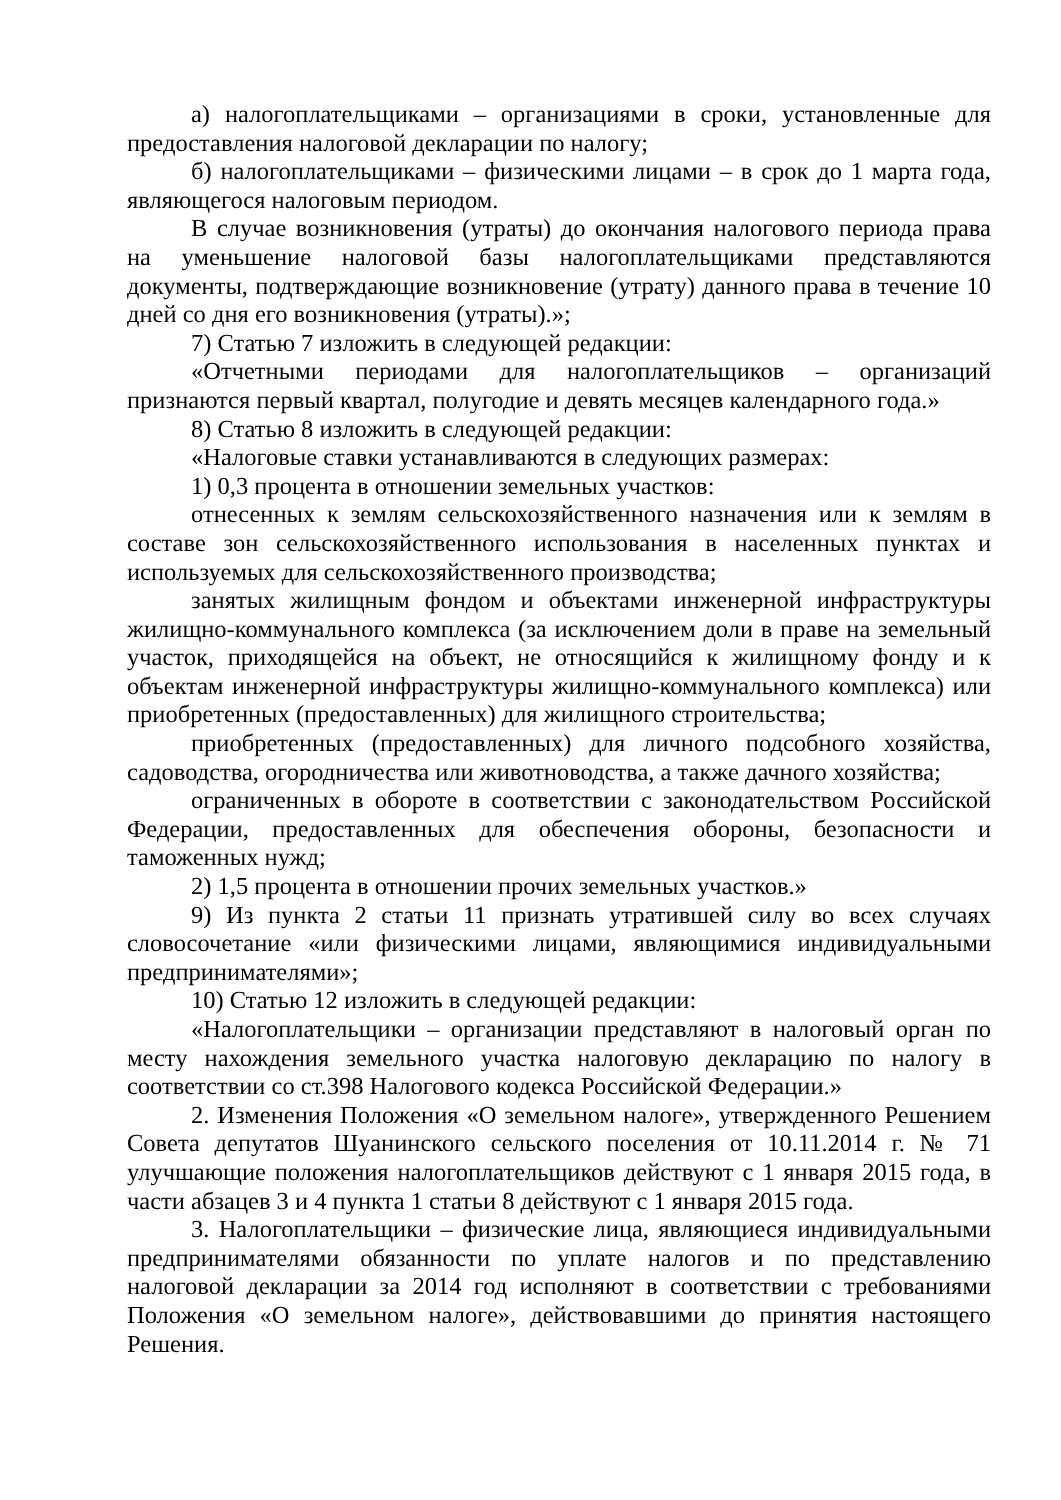а) налогоплательщиками – организациями в сроки, установленные для предоставления налоговой декларации по налогу;
б) налогоплательщиками – физическими лицами – в срок до 1 марта года, являющегося налоговым периодом.
В случае возникновения (утраты) до окончания налогового периода права на уменьшение налоговой базы налогоплательщиками представляются документы, подтверждающие возникновение (утрату) данного права в течение 10 дней со дня его возникновения (утраты).»;
7) Статью 7 изложить в следующей редакции:
«Отчетными периодами для налогоплательщиков – организаций признаются первый квартал, полугодие и девять месяцев календарного года.»
8) Статью 8 изложить в следующей редакции:
«Налоговые ставки устанавливаются в следующих размерах:
1) 0,3 процента в отношении земельных участков:
отнесенных к землям сельскохозяйственного назначения или к землям в составе зон сельскохозяйственного использования в населенных пунктах и используемых для сельскохозяйственного производства;
занятых жилищным фондом и объектами инженерной инфраструктуры жилищно-коммунального комплекса (за исключением доли в праве на земельный участок, приходящейся на объект, не относящийся к жилищному фонду и к объектам инженерной инфраструктуры жилищно-коммунального комплекса) или приобретенных (предоставленных) для жилищного строительства;
приобретенных (предоставленных) для личного подсобного хозяйства, садоводства, огородничества или животноводства, а также дачного хозяйства;
ограниченных в обороте в соответствии с законодательством Российской Федерации, предоставленных для обеспечения обороны, безопасности и таможенных нужд;
2) 1,5 процента в отношении прочих земельных участков.»
9) Из пункта 2 статьи 11 признать утратившей силу во всех случаях словосочетание «или физическими лицами, являющимися индивидуальными предпринимателями»;
10) Статью 12 изложить в следующей редакции:
«Налогоплательщики – организации представляют в налоговый орган по месту нахождения земельного участка налоговую декларацию по налогу в соответствии со ст.398 Налогового кодекса Российской Федерации.»
2. Изменения Положения «О земельном налоге», утвержденного Решением Совета депутатов Шуанинского сельского поселения от 10.11.2014 г. № 71 улучшающие положения налогоплательщиков действуют с 1 января 2015 года, в части абзацев 3 и 4 пункта 1 статьи 8 действуют с 1 января 2015 года.
3. Налогоплательщики – физические лица, являющиеся индивидуальными предпринимателями обязанности по уплате налогов и по представлению налоговой декларации за 2014 год исполняют в соответствии с требованиями Положения «О земельном налоге», действовавшими до принятия настоящего Решения.